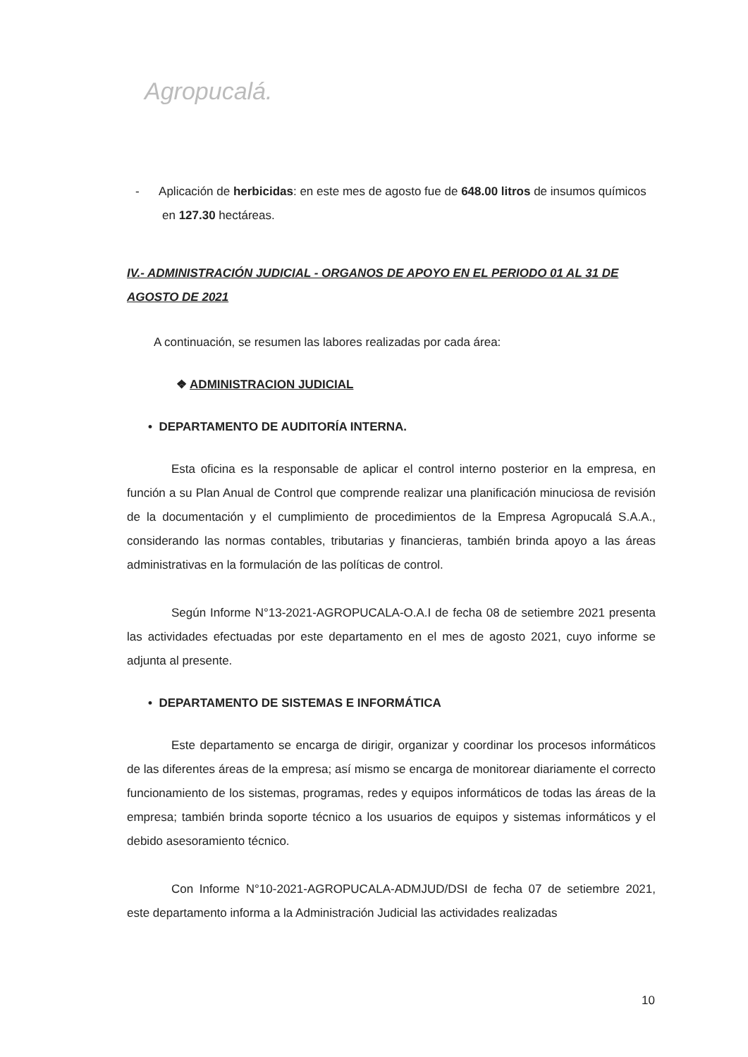Agropucalá.
- Aplicación de herbicidas: en este mes de agosto fue de 648.00 litros de insumos químicos en 127.30 hectáreas.
IV.- ADMINISTRACIÓN JUDICIAL - ORGANOS DE APOYO EN EL PERIODO 01 AL 31 DE AGOSTO DE 2021
A continuación, se resumen las labores realizadas por cada área:
❖ ADMINISTRACION JUDICIAL
• DEPARTAMENTO DE AUDITORÍA INTERNA.
Esta oficina es la responsable de aplicar el control interno posterior en la empresa, en función a su Plan Anual de Control que comprende realizar una planificación minuciosa de revisión de la documentación y el cumplimiento de procedimientos de la Empresa Agropucalá S.A.A., considerando las normas contables, tributarias y financieras, también brinda apoyo a las áreas administrativas en la formulación de las políticas de control.
Según Informe N°13-2021-AGROPUCALA-O.A.I de fecha 08 de setiembre 2021 presenta las actividades efectuadas por este departamento en el mes de agosto 2021, cuyo informe se adjunta al presente.
• DEPARTAMENTO DE SISTEMAS E INFORMÁTICA
Este departamento se encarga de dirigir, organizar y coordinar los procesos informáticos de las diferentes áreas de la empresa; así mismo se encarga de monitorear diariamente el correcto funcionamiento de los sistemas, programas, redes y equipos informáticos de todas las áreas de la empresa; también brinda soporte técnico a los usuarios de equipos y sistemas informáticos y el debido asesoramiento técnico.
Con Informe N°10-2021-AGROPUCALA-ADMJUD/DSI de fecha 07 de setiembre 2021, este departamento informa a la Administración Judicial las actividades realizadas
10